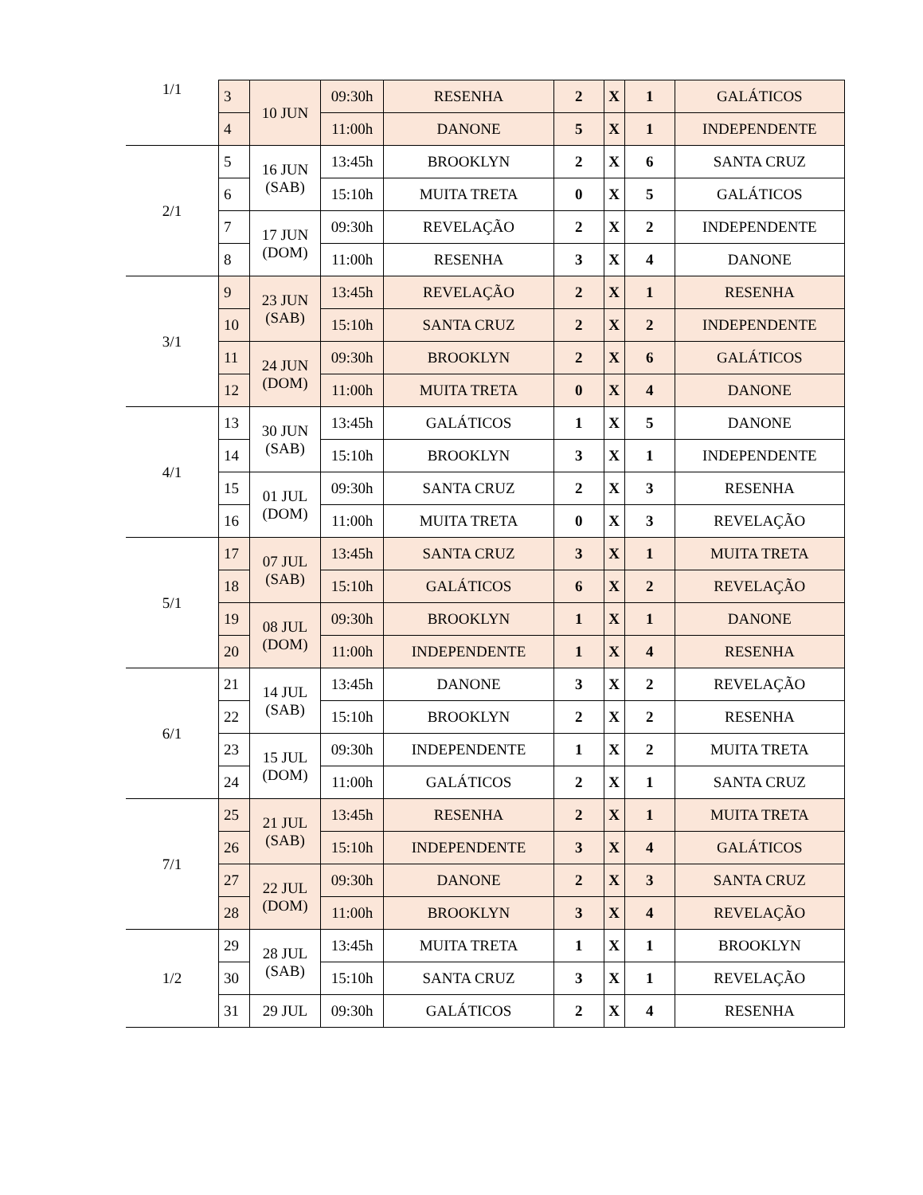| 1/1 | 3 | 10 JUN | 09:30h | RESENHA | 2 | X | 1 | GALÁTICOS |
| | 4 | | 11:00h | DANONE | 5 | X | 1 | INDEPENDENTE |
| 2/1 | 5 | 16 JUN (SAB) | 13:45h | BROOKLYN | 2 | X | 6 | SANTA CRUZ |
| | 6 | | 15:10h | MUITA TRETA | 0 | X | 5 | GALÁTICOS |
| | 7 | 17 JUN (DOM) | 09:30h | REVELAÇÃO | 2 | X | 2 | INDEPENDENTE |
| | 8 | | 11:00h | RESENHA | 3 | X | 4 | DANONE |
| 3/1 | 9 | 23 JUN (SAB) | 13:45h | REVELAÇÃO | 2 | X | 1 | RESENHA |
| | 10 | | 15:10h | SANTA CRUZ | 2 | X | 2 | INDEPENDENTE |
| | 11 | 24 JUN (DOM) | 09:30h | BROOKLYN | 2 | X | 6 | GALÁTICOS |
| | 12 | | 11:00h | MUITA TRETA | 0 | X | 4 | DANONE |
| 4/1 | 13 | 30 JUN (SAB) | 13:45h | GALÁTICOS | 1 | X | 5 | DANONE |
| | 14 | | 15:10h | BROOKLYN | 3 | X | 1 | INDEPENDENTE |
| | 15 | 01 JUL (DOM) | 09:30h | SANTA CRUZ | 2 | X | 3 | RESENHA |
| | 16 | | 11:00h | MUITA TRETA | 0 | X | 3 | REVELAÇÃO |
| 5/1 | 17 | 07 JUL (SAB) | 13:45h | SANTA CRUZ | 3 | X | 1 | MUITA TRETA |
| | 18 | | 15:10h | GALÁTICOS | 6 | X | 2 | REVELAÇÃO |
| | 19 | 08 JUL (DOM) | 09:30h | BROOKLYN | 1 | X | 1 | DANONE |
| | 20 | | 11:00h | INDEPENDENTE | 1 | X | 4 | RESENHA |
| 6/1 | 21 | 14 JUL (SAB) | 13:45h | DANONE | 3 | X | 2 | REVELAÇÃO |
| | 22 | | 15:10h | BROOKLYN | 2 | X | 2 | RESENHA |
| | 23 | 15 JUL (DOM) | 09:30h | INDEPENDENTE | 1 | X | 2 | MUITA TRETA |
| | 24 | | 11:00h | GALÁTICOS | 2 | X | 1 | SANTA CRUZ |
| 7/1 | 25 | 21 JUL (SAB) | 13:45h | RESENHA | 2 | X | 1 | MUITA TRETA |
| | 26 | | 15:10h | INDEPENDENTE | 3 | X | 4 | GALÁTICOS |
| | 27 | 22 JUL (DOM) | 09:30h | DANONE | 2 | X | 3 | SANTA CRUZ |
| | 28 | | 11:00h | BROOKLYN | 3 | X | 4 | REVELAÇÃO |
| 1/2 | 29 | 28 JUL (SAB) | 13:45h | MUITA TRETA | 1 | X | 1 | BROOKLYN |
| | 30 | | 15:10h | SANTA CRUZ | 3 | X | 1 | REVELAÇÃO |
| | 31 | 29 JUL | 09:30h | GALÁTICOS | 2 | X | 4 | RESENHA |